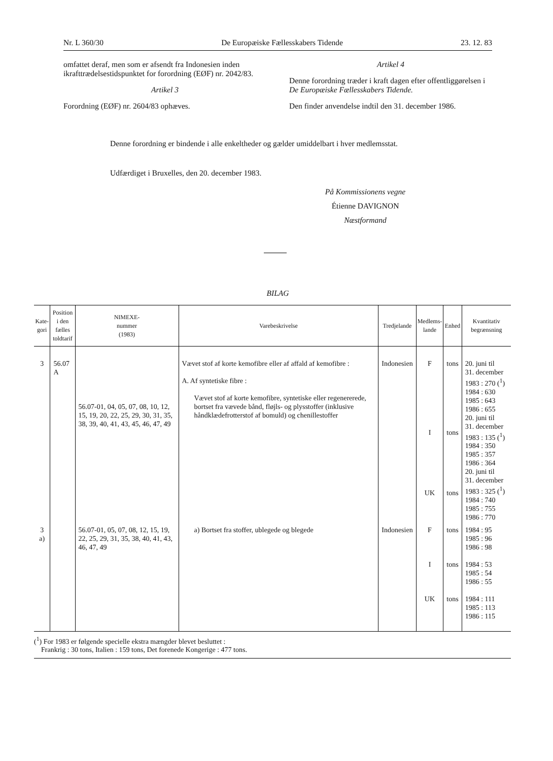Nr. L 360/30 De Europæiske Fællesskabers Tidende 23. 12. 83
omfattet deraf, men som er afsendt fra Indonesien inden ikrafttrædelsestidspunktet for forordning (EØF) nr. 2042/83.
Artikel 3
Forordning (EØF) nr. 2604/83 ophæves.
Artikel 4
Denne forordning træder i kraft dagen efter offentliggørelsen i De Europæiske Fællesskabers Tidende.
Den finder anvendelse indtil den 31. december 1986.
Denne forordning er bindende i alle enkeltheder og gælder umiddelbart i hver medlemsstat.
Udfærdiget i Bruxelles, den 20. december 1983.
På Kommissionens vegne
Étienne DAVIGNON
Næstformand
BILAG
| Kate- gori | Position i den fælles toldtarif | NIMEXE- nummer (1983) | Varebeskrivelse | Tredjelande | Medlems- lande | Enhed | Kvantitativ begrænsning |
| --- | --- | --- | --- | --- | --- | --- | --- |
| 3 | 56.07 A | 56.07-01, 04, 05, 07, 08, 10, 12, 15, 19, 20, 22, 25, 29, 30, 31, 35, 38, 39, 40, 41, 43, 45, 46, 47, 49 | Vævet stof af korte kemofibre eller af affald af kemofibre : A. Af syntetiske fibre : Vævet stof af korte kemofibre, syntetiske eller regenererede, bortset fra vævede bånd, fløjls- og plysstoffer (inklusive håndklædefrotterstof af bomuld) og chenillestoffer | Indonesien | F I UK | tons tons tons | 20. juni til 31. december 1983 : 270 (<sup>1</sup>) 1984 : 630 1985 : 643 1986 : 655 20. juni til 31. december 1983 : 135 (<sup>1</sup>) 1984 : 350 1985 : 357 1986 : 364 20. juni til 31. december 1983 : 325 (<sup>1</sup>) 1984 : 740 1985 : 755 1986 : 770 |
| 3 a) | | 56.07-01, 05, 07, 08, 12, 15, 19, 22, 25, 29, 31, 35, 38, 40, 41, 43, 46, 47, 49 | a) Bortset fra stoffer, ublegede og blegede | Indonesien | F I UK | tons tons tons | 1984 : 95 1985 : 96 1986 : 98 1984 : 53 1985 : 54 1986 : 55 1984 : 111 1985 : 113 1986 : 115 |
(<sup>1</sup>) For 1983 er følgende specielle ekstra mængder blevet besluttet :
Frankrig : 30 tons, Italien : 159 tons, Det forenede Kongerige : 477 tons.